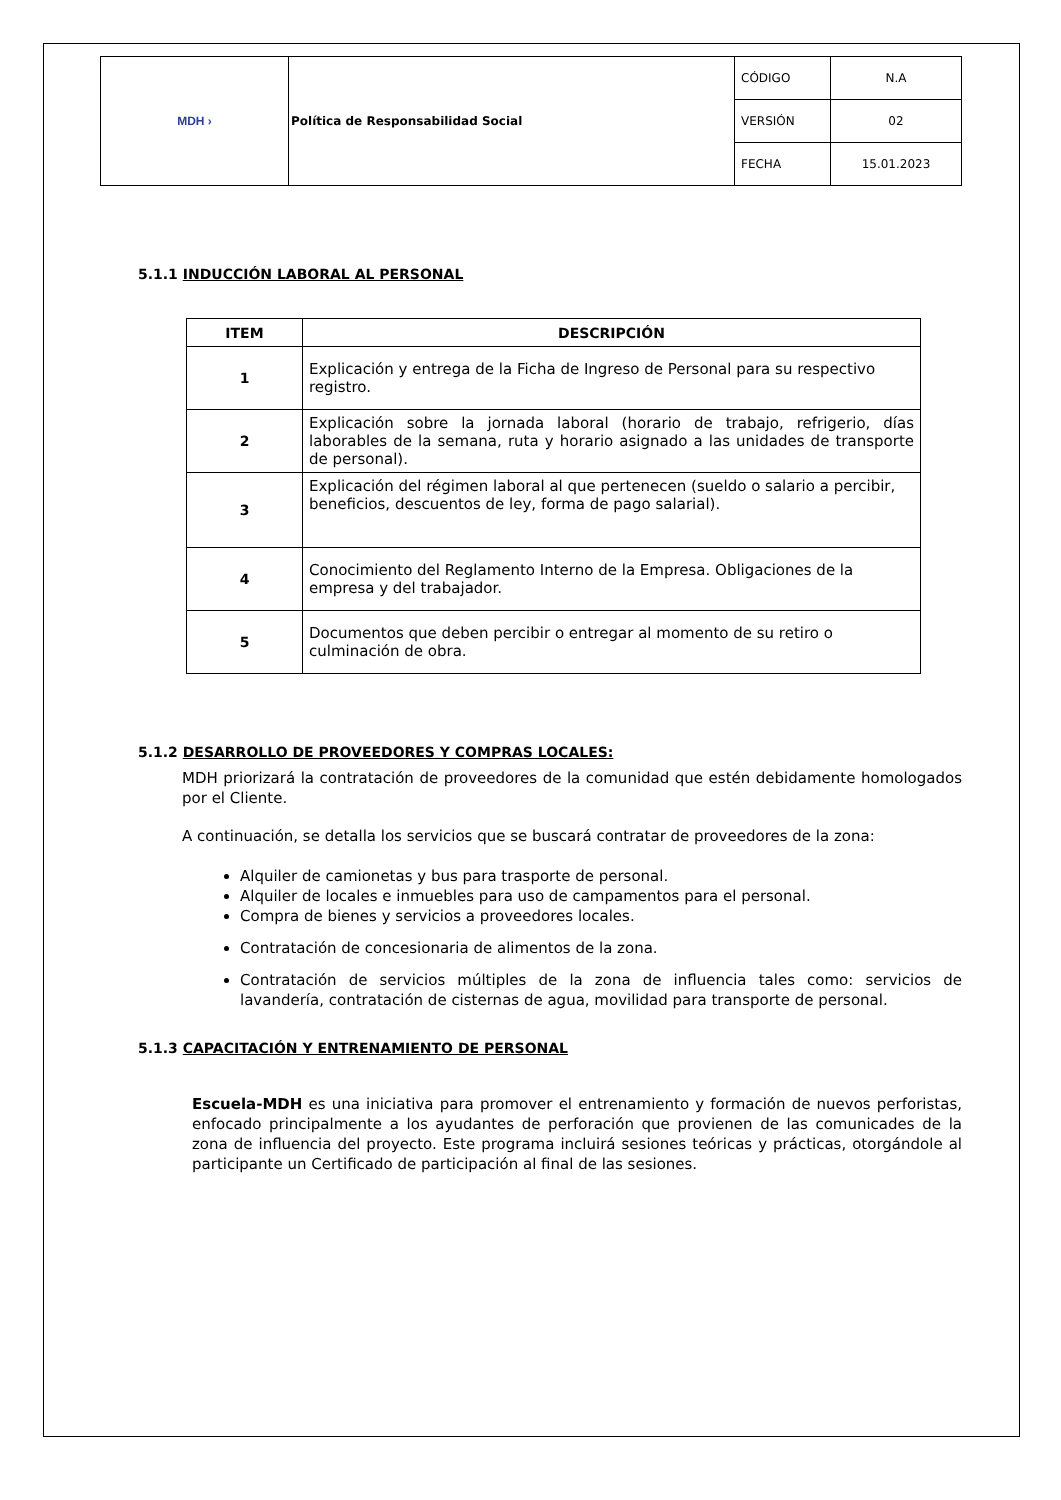| MDH › | Política de Responsabilidad Social | CÓDIGO | N.A |
| | | VERSIÓN | 02 |
| | | FECHA | 15.01.2023 |
5.1.1 INDUCCIÓN LABORAL AL PERSONAL
| ITEM | DESCRIPCIÓN |
| --- | --- |
| 1 | Explicación y entrega de la Ficha de Ingreso de Personal para su respectivo registro. |
| 2 | Explicación sobre la jornada laboral (horario de trabajo, refrigerio, días laborables de la semana, ruta y horario asignado a las unidades de transporte de personal). |
| 3 | Explicación del régimen laboral al que pertenecen (sueldo o salario a percibir, beneficios, descuentos de ley, forma de pago salarial). |
| 4 | Conocimiento del Reglamento Interno de la Empresa. Obligaciones de la empresa y del trabajador. |
| 5 | Documentos que deben percibir o entregar al momento de su retiro o culminación de obra. |
5.1.2 DESARROLLO DE PROVEEDORES Y COMPRAS LOCALES:
MDH priorizará la contratación de proveedores de la comunidad que estén debidamente homologados por el Cliente.
A continuación, se detalla los servicios que se buscará contratar de proveedores de la zona:
Alquiler de camionetas y bus para trasporte de personal.
Alquiler de locales e inmuebles para uso de campamentos para el personal.
Compra de bienes y servicios a proveedores locales.
Contratación de concesionaria de alimentos de la zona.
Contratación de servicios múltiples de la zona de influencia tales como: servicios de lavandería, contratación de cisternas de agua, movilidad para transporte de personal.
5.1.3 CAPACITACIÓN Y ENTRENAMIENTO DE PERSONAL
Escuela-MDH es una iniciativa para promover el entrenamiento y formación de nuevos perforistas, enfocado principalmente a los ayudantes de perforación que provienen de las comunicades de la zona de influencia del proyecto. Este programa incluirá sesiones teóricas y prácticas, otorgándole al participante un Certificado de participación al final de las sesiones.